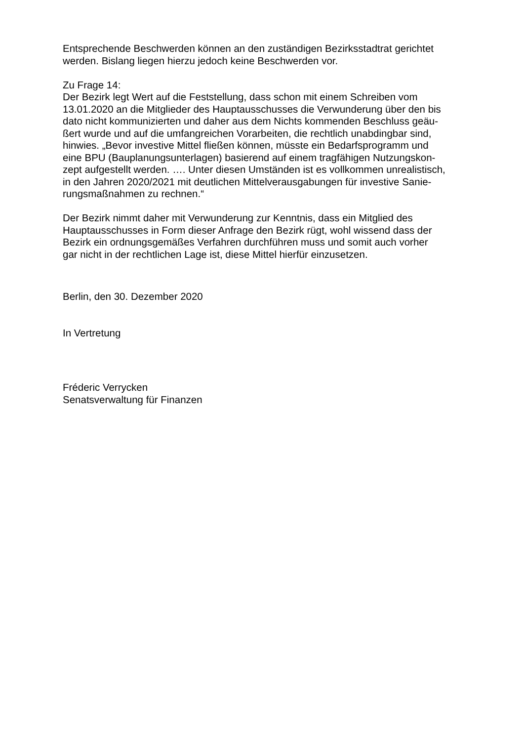Entsprechende Beschwerden können an den zuständigen Bezirksstadtrat gerichtet
werden. Bislang liegen hierzu jedoch keine Beschwerden vor.
Zu Frage 14:
Der Bezirk legt Wert auf die Feststellung, dass schon mit einem Schreiben vom
13.01.2020 an die Mitglieder des Hauptausschusses die Verwunderung über den bis
dato nicht kommunizierten und daher aus dem Nichts kommenden Beschluss geäu-
ßert wurde und auf die umfangreichen Vorarbeiten, die rechtlich unabdingbar sind,
hinwies. „Bevor investive Mittel fließen können, müsste ein Bedarfsprogramm und
eine BPU (Bauplanungsunterlagen) basierend auf einem tragfähigen Nutzungskon-
zept aufgestellt werden. …. Unter diesen Umständen ist es vollkommen unrealistisch,
in den Jahren 2020/2021 mit deutlichen Mittelverausgabungen für investive Sanie-
rungsmaßnahmen zu rechnen.“
Der Bezirk nimmt daher mit Verwunderung zur Kenntnis, dass ein Mitglied des
Hauptausschusses in Form dieser Anfrage den Bezirk rügt, wohl wissend dass der
Bezirk ein ordnungsgemäßes Verfahren durchführen muss und somit auch vorher
gar nicht in der rechtlichen Lage ist, diese Mittel hierfür einzusetzen.
Berlin, den 30. Dezember 2020
In Vertretung
Fréderic Verrycken
Senatsverwaltung für Finanzen